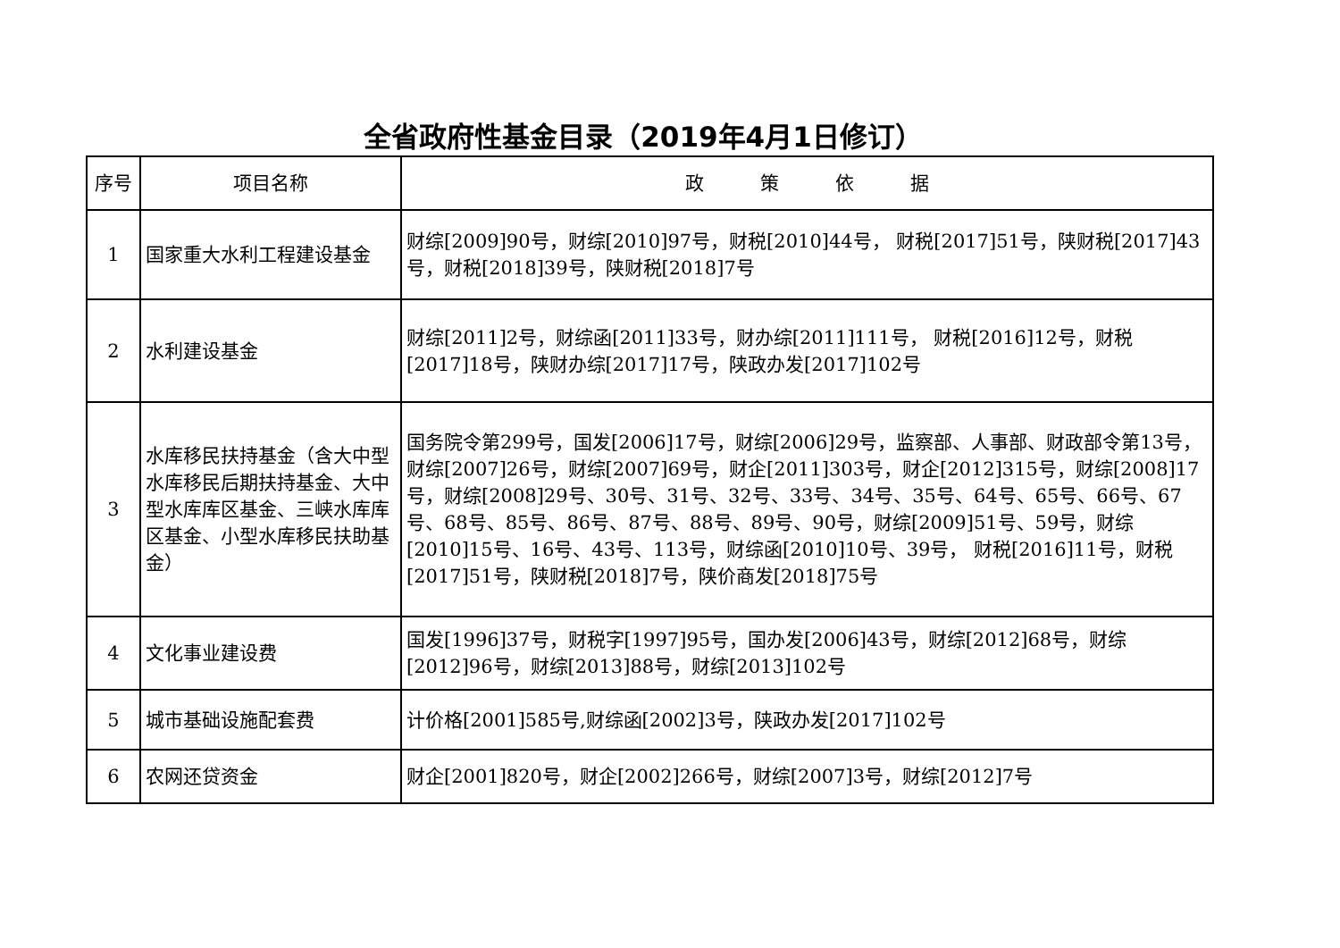全省政府性基金目录（2019年4月1日修订）
| 序号 | 项目名称 | 政 策 依 据 |
| --- | --- | --- |
| 1 | 国家重大水利工程建设基金 | 财综[2009]90号，财综[2010]97号，财税[2010]44号， 财税[2017]51号，陕财税[2017]43号，财税[2018]39号，陕财税[2018]7号 |
| 2 | 水利建设基金 | 财综[2011]2号，财综函[2011]33号，财办综[2011]111号， 财税[2016]12号，财税[2017]18号，陕财办综[2017]17号，陕政办发[2017]102号 |
| 3 | 水库移民扶持基金（含大中型水库移民后期扶持基金、大中型水库库区基金、三峡水库库区基金、小型水库移民扶助基金） | 国务院令第299号，国发[2006]17号，财综[2006]29号，监察部、人事部、财政部令第13号，财综[2007]26号，财综[2007]69号，财企[2011]303号，财企[2012]315号，财综[2008]17号，财综[2008]29号、30号、31号、32号、33号、34号、35号、64号、65号、66号、67号、68号、85号、86号、87号、88号、89号、90号，财综[2009]51号、59号，财综[2010]15号、16号、43号、113号，财综函[2010]10号、39号， 财税[2016]11号，财税[2017]51号，陕财税[2018]7号，陕价商发[2018]75号 |
| 4 | 文化事业建设费 | 国发[1996]37号，财税字[1997]95号，国办发[2006]43号，财综[2012]68号，财综[2012]96号，财综[2013]88号，财综[2013]102号 |
| 5 | 城市基础设施配套费 | 计价格[2001]585号,财综函[2002]3号，陕政办发[2017]102号 |
| 6 | 农网还贷资金 | 财企[2001]820号，财企[2002]266号，财综[2007]3号，财综[2012]7号 |